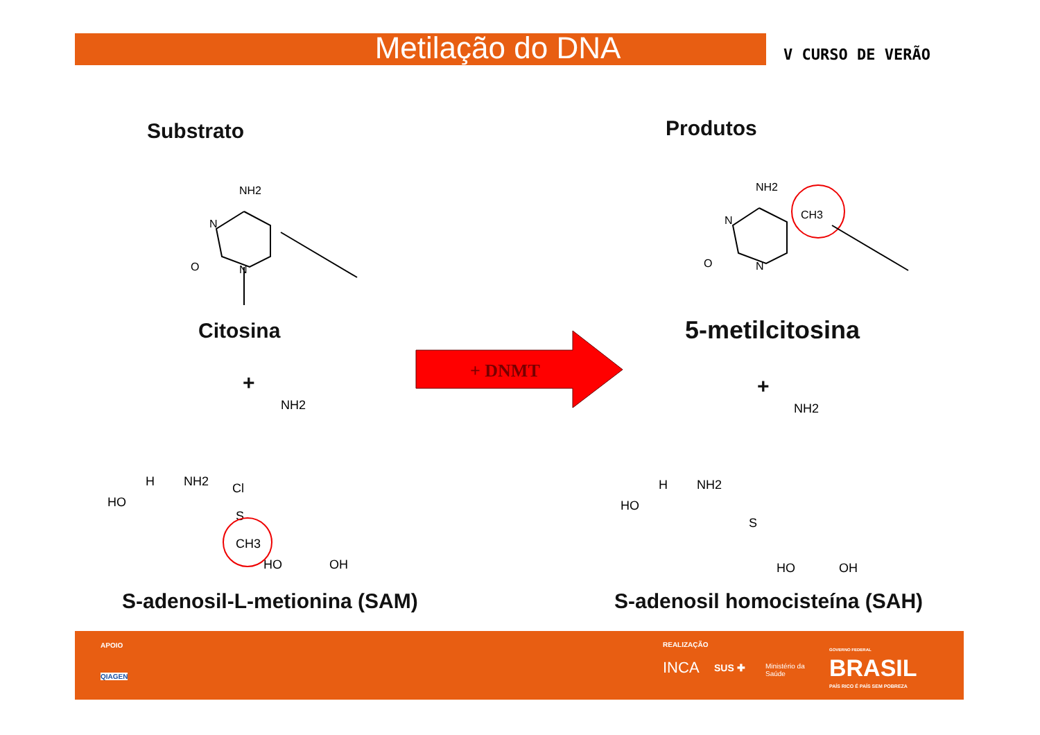Metilação do DNA V CURSO DE VERÃO
Substrato Produtos
NH2
N
N
O
Citosina
+
NH2
HO
H
NH2
Cl
S
CH3
HO
OH
S-adenosil-L-metionina (SAM)
+ DNMT
NH2
CH3
N
N
O
5-metilcitosina
+
NH2
HO
H
NH2
S
HO
OH
S-adenosil homocisteína (SAH)
APOIO
QIAGEN
REALIZAÇÃO
INCA SUS ✚ Ministério da
Saúde
GOVERNO FEDERAL
BRASIL
PAÍS RICO É PAÍS SEM POBREZA